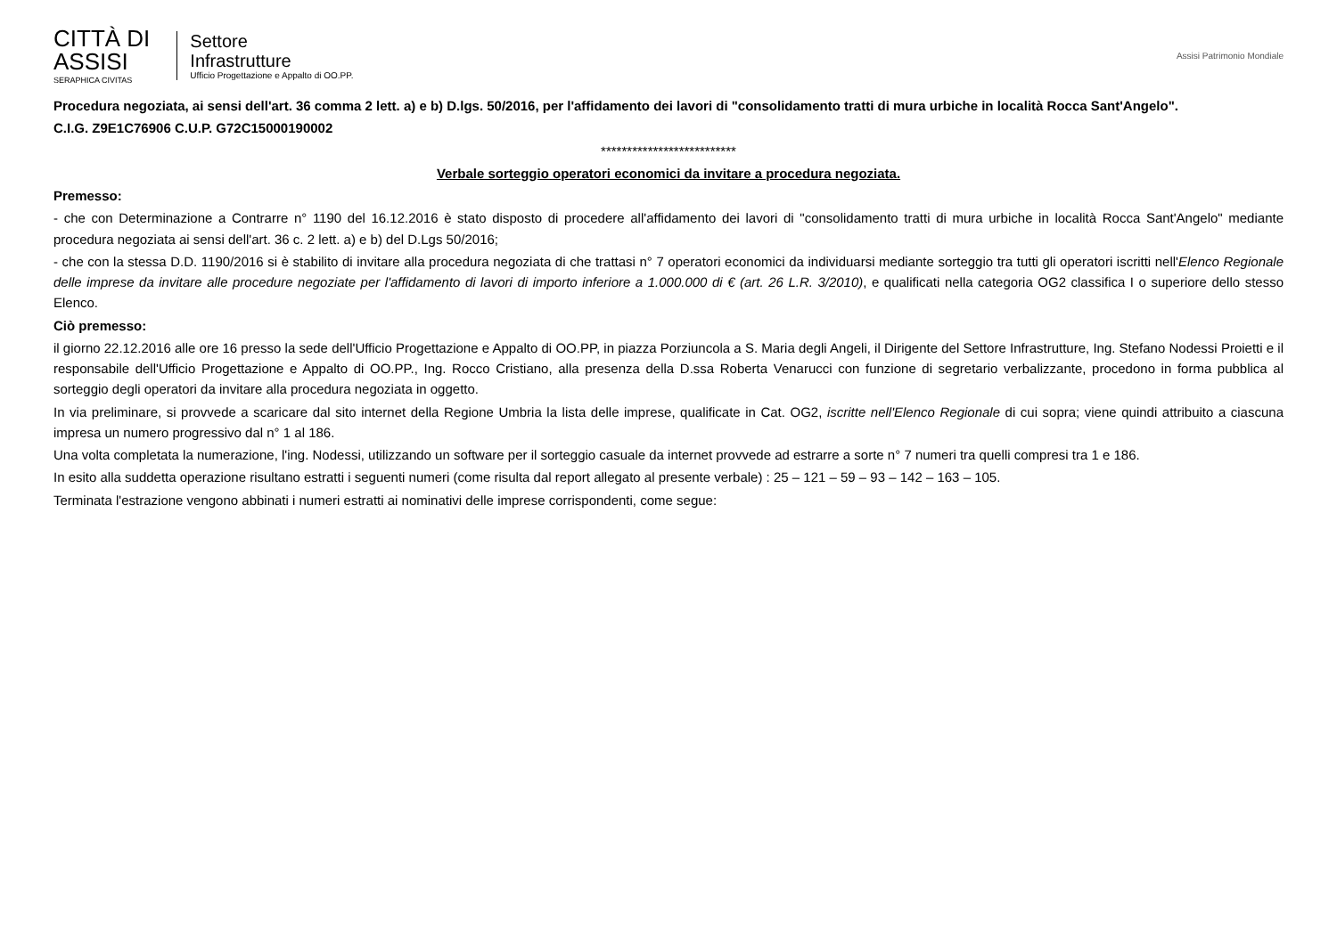CITTÀ DI
ASSISI
SERAPHICA CIVITAS
Settore
Infrastrutture
Ufficio Progettazione e Appalto di OO.PP.
Assisi Patrimonio Mondiale
Procedura negoziata, ai sensi dell'art. 36 comma 2 lett. a) e b) D.lgs. 50/2016, per l'affidamento dei lavori di "consolidamento tratti di mura urbiche in località Rocca Sant'Angelo".
C.I.G. Z9E1C76906 C.U.P. G72C15000190002
**************************
Verbale sorteggio operatori economici da invitare a procedura negoziata.
Premesso:
- che con Determinazione a Contrarre n° 1190 del 16.12.2016 è stato disposto di procedere all'affidamento dei lavori di "consolidamento tratti di mura urbiche in località Rocca Sant'Angelo" mediante procedura negoziata ai sensi dell'art. 36 c. 2 lett. a) e b) del D.Lgs 50/2016;
- che con la stessa D.D. 1190/2016 si è stabilito di invitare alla procedura negoziata di che trattasi n° 7 operatori economici da individuarsi mediante sorteggio tra tutti gli operatori iscritti nell'Elenco Regionale delle imprese da invitare alle procedure negoziate per l'affidamento di lavori di importo inferiore a 1.000.000 di € (art. 26 L.R. 3/2010), e qualificati nella categoria OG2 classifica I o superiore dello stesso Elenco.
Ciò premesso:
il giorno 22.12.2016 alle ore 16 presso la sede dell'Ufficio Progettazione e Appalto di OO.PP, in piazza Porziuncola a S. Maria degli Angeli, il Dirigente del Settore Infrastrutture, Ing. Stefano Nodessi Proietti e il responsabile dell'Ufficio Progettazione e Appalto di OO.PP., Ing. Rocco Cristiano, alla presenza della D.ssa Roberta Venarucci con funzione di segretario verbalizzante, procedono in forma pubblica al sorteggio degli operatori da invitare alla procedura negoziata in oggetto.
In via preliminare, si provvede a scaricare dal sito internet della Regione Umbria la lista delle imprese, qualificate in Cat. OG2, iscritte nell'Elenco Regionale di cui sopra; viene quindi attribuito a ciascuna impresa un numero progressivo dal n° 1 al 186.
Una volta completata la numerazione, l'ing. Nodessi, utilizzando un software per il sorteggio casuale da internet provvede ad estrarre a sorte n° 7 numeri tra quelli compresi tra 1 e 186.
In esito alla suddetta operazione risultano estratti i seguenti numeri (come risulta dal report allegato al presente verbale) : 25 – 121 – 59 – 93 – 142 – 163 – 105.
Terminata l'estrazione vengono abbinati i numeri estratti ai nominativi delle imprese corrispondenti, come segue: